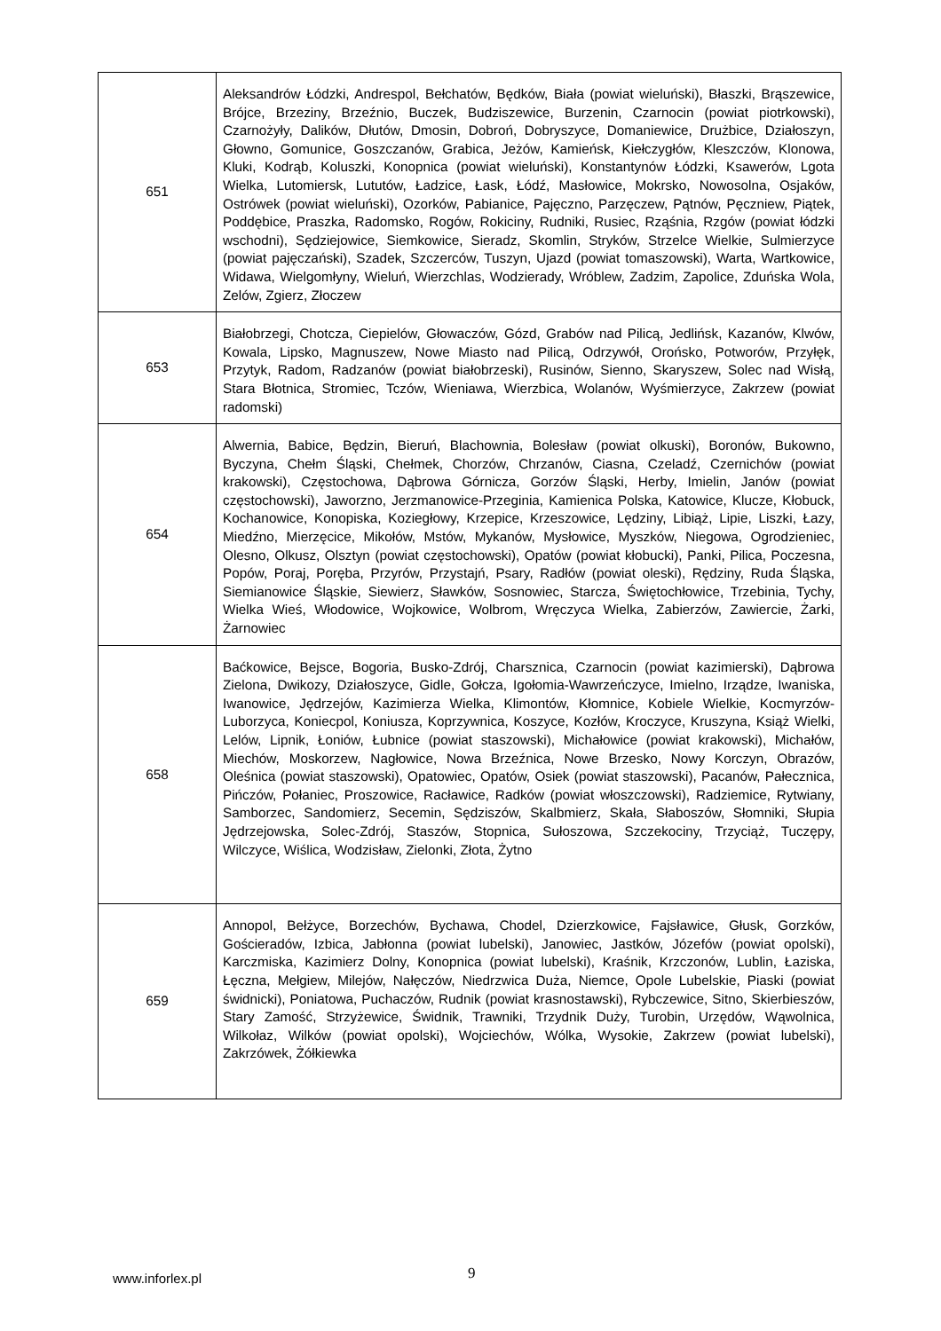| 651 | Aleksandrów Łódzki, Andrespol, Bełchatów, Będków, Biała (powiat wieluński), Błaszki, Brąszewice, Brójce, Brzeziny, Brzeźnio, Buczek, Budziszewice, Burzenin, Czarnocin (powiat piotrkowski), Czarnożyły, Dalików, Dłutów, Dmosin, Dobroń, Dobryszyce, Domaniewice, Drużbice, Działoszyn, Głowno, Gomunice, Goszczanów, Grabica, Jeżów, Kamieńsk, Kiełczygłów, Kleszczów, Klonowa, Kluki, Kodrąb, Koluszki, Konopnica (powiat wieluński), Konstantynów Łódzki, Ksawerów, Lgota Wielka, Lutomiersk, Lututów, Ładzice, Łask, Łódź, Masłowice, Mokrsko, Nowosolna, Osjaków, Ostrówek (powiat wieluński), Ozorków, Pabianice, Pajęczno, Parzęczew, Pątnów, Pęczniew, Piątek, Poddębice, Praszka, Radomsko, Rogów, Rokiciny, Rudniki, Rusiec, Rząśnia, Rzgów (powiat łódzki wschodni), Sędziejowice, Siemkowice, Sieradz, Skomlin, Stryków, Strzelce Wielkie, Sulmierzyce (powiat pajęczański), Szadek, Szczerców, Tuszyn, Ujazd (powiat tomaszowski), Warta, Wartkowice, Widawa, Wielgomłyny, Wieluń, Wierzchlas, Wodzierady, Wróblew, Zadzim, Zapolice, Zduńska Wola, Zelów, Zgierz, Złoczew |
| 653 | Białobrzegi, Chotcza, Ciepielów, Głowaczów, Gózd, Grabów nad Pilicą, Jedlińsk, Kazanów, Klwów, Kowala, Lipsko, Magnuszew, Nowe Miasto nad Pilicą, Odrzywół, Orońsko, Potworów, Przyłęk, Przytyk, Radom, Radzanów (powiat białobrzeski), Rusinów, Sienno, Skaryszew, Solec nad Wisłą, Stara Błotnica, Stromiec, Tczów, Wieniawa, Wierzbica, Wolanów, Wyśmierzyce, Zakrzew (powiat radomski) |
| 654 | Alwernia, Babice, Będzin, Bieruń, Blachownia, Bolesław (powiat olkuski), Boronów, Bukowno, Byczyna, Chełm Śląski, Chełmek, Chorzów, Chrzanów, Ciasna, Czeladź, Czernichów (powiat krakowski), Częstochowa, Dąbrowa Górnicza, Gorzów Śląski, Herby, Imielin, Janów (powiat częstochowski), Jaworzno, Jerzmanowice-Przeginia, Kamienica Polska, Katowice, Klucze, Kłobuck, Kochanowice, Konopiska, Koziegłowy, Krzepice, Krzeszowice, Lędziny, Libiąż, Lipie, Liszki, Łazy, Miedźno, Mierzęcice, Mikołów, Mstów, Mykanów, Mysłowice, Myszków, Niegowa, Ogrodzieniec, Olesno, Olkusz, Olsztyn (powiat częstochowski), Opatów (powiat kłobucki), Panki, Pilica, Poczesna, Popów, Poraj, Poręba, Przyrów, Przystajń, Psary, Radłów (powiat oleski), Rędziny, Ruda Śląska, Siemianowice Śląskie, Siewierz, Sławków, Sosnowiec, Starcza, Świętochłowice, Trzebinia, Tychy, Wielka Wieś, Włodowice, Wojkowice, Wolbrom, Wręczyca Wielka, Zabierzów, Zawiercie, Żarki, Żarnowiec |
| 658 | Baćkowice, Bejsce, Bogoria, Busko-Zdrój, Charsznica, Czarnocin (powiat kazimierski), Dąbrowa Zielona, Dwikozy, Działoszyce, Gidle, Gołcza, Igołomia-Wawrzeńczyce, Imielno, Irządze, Iwaniska, Iwanowice, Jędrzejów, Kazimierza Wielka, Klimontów, Kłomnice, Kobiele Wielkie, Kocmyrzów-Luborzyca, Koniecpol, Koniusza, Koprzywnica, Koszyce, Kozłów, Kroczyce, Kruszyna, Książ Wielki, Lelów, Lipnik, Łoniów, Łubnice (powiat staszowski), Michałowice (powiat krakowski), Michałów, Miechów, Moskorzew, Nagłowice, Nowa Brzeźnica, Nowe Brzesko, Nowy Korczyn, Obrazów, Oleśnica (powiat staszowski), Opatowiec, Opatów, Osiek (powiat staszowski), Pacanów, Pałecznica, Pińczów, Połaniec, Proszowice, Racławice, Radków (powiat włoszczowski), Radziemice, Rytwiany, Samborzec, Sandomierz, Secemin, Sędziszów, Skalbmierz, Skała, Słaboszów, Słomniki, Słupia Jędrzejowska, Solec-Zdrój, Staszów, Stopnica, Sułoszowa, Szczekociny, Trzyciąż, Tuczępy, Wilczyce, Wiślica, Wodzisław, Zielonki, Złota, Żytno |
| 659 | Annopol, Bełżyce, Borzechów, Bychawa, Chodel, Dzierzkowice, Fajsławice, Głusk, Gorzków, Gościeradów, Izbica, Jabłonna (powiat lubelski), Janowiec, Jastków, Józefów (powiat opolski), Karczmiska, Kazimierz Dolny, Konopnica (powiat lubelski), Kraśnik, Krzczonów, Lublin, Łaziska, Łęczna, Mełgiew, Milejów, Nałęczów, Niedrzwica Duża, Niemce, Opole Lubelskie, Piaski (powiat świdnicki), Poniatowa, Puchaczów, Rudnik (powiat krasnostawski), Rybczewice, Sitno, Skierbieszów, Stary Zamość, Strzyżewice, Świdnik, Trawniki, Trzydnik Duży, Turobin, Urzędów, Wąwolnica, Wilkołaz, Wilków (powiat opolski), Wojciechów, Wólka, Wysokie, Zakrzew (powiat lubelski), Zakrzówek, Żółkiewka |
www.inforlex.pl 9